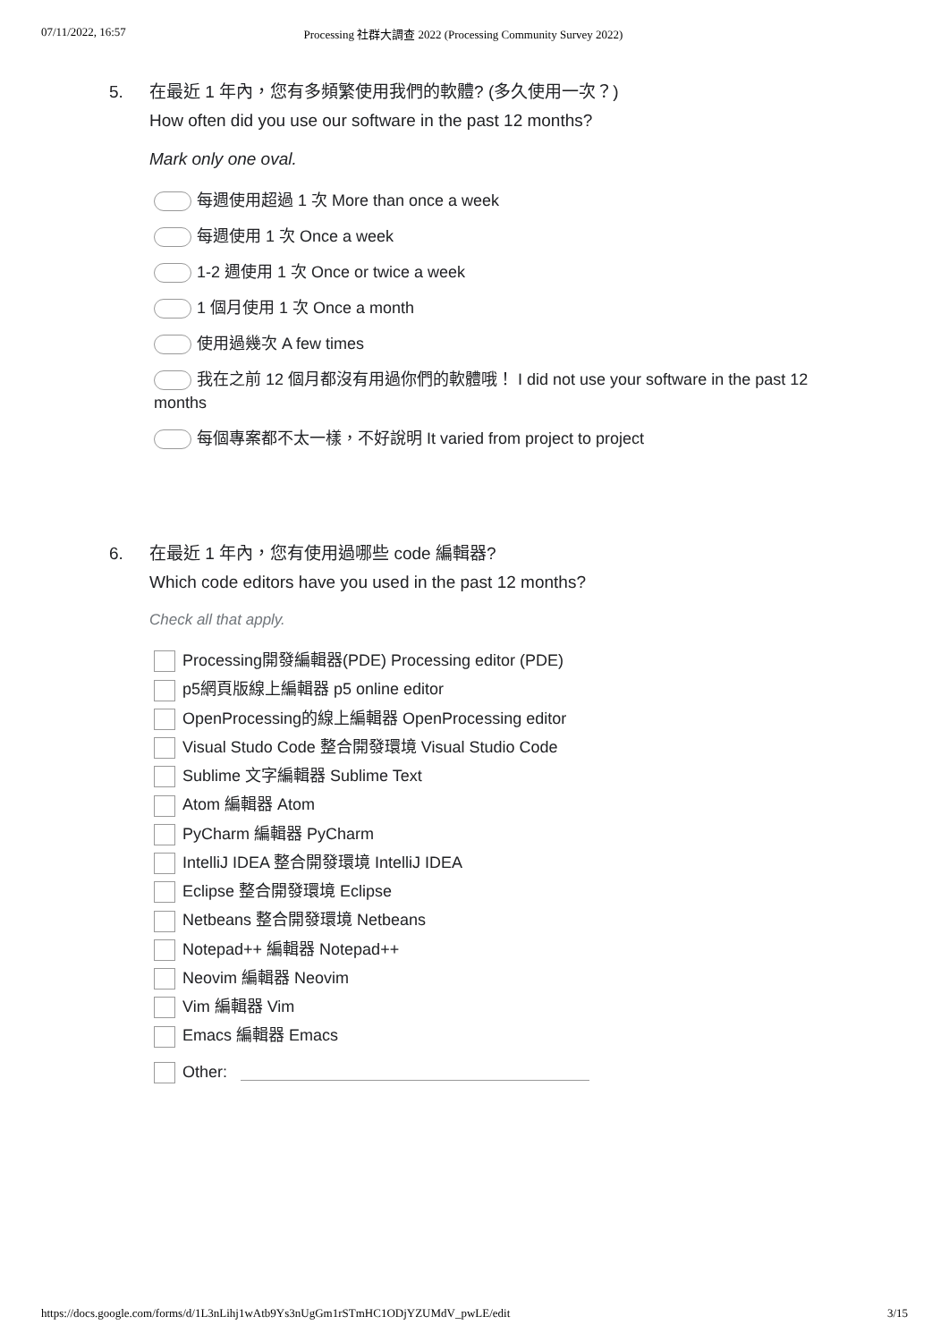07/11/2022, 16:57 Processing 社群大調查 2022 (Processing Community Survey 2022)
5. 在最近 1 年內，您有多頻繁使用我們的軟體? (多久使用一次？)
How often did you use our software in the past 12 months?
Mark only one oval.
每週使用超過 1 次 More than once a week
每週使用 1 次 Once a week
1-2 週使用 1 次 Once or twice a week
1 個月使用 1 次 Once a month
使用過幾次 A few times
我在之前 12 個月都沒有用過你們的軟體哦！ I did not use your software in the past 12 months
每個專案都不太一樣，不好說明 It varied from project to project
6. 在最近 1 年內，您有使用過哪些 code 編輯器?
Which code editors have you used in the past 12 months?
Check all that apply.
Processing開發編輯器(PDE) Processing editor (PDE)
p5網頁版線上編輯器 p5 online editor
OpenProcessing的線上編輯器 OpenProcessing editor
Visual Studo Code 整合開發環境 Visual Studio Code
Sublime 文字編輯器 Sublime Text
Atom 編輯器 Atom
PyCharm 編輯器 PyCharm
IntelliJ IDEA 整合開發環境 IntelliJ IDEA
Eclipse 整合開發環境 Eclipse
Netbeans 整合開發環境 Netbeans
Notepad++ 編輯器 Notepad++
Neovim 編輯器 Neovim
Vim 編輯器 Vim
Emacs 編輯器 Emacs
Other:
https://docs.google.com/forms/d/1L3nLihj1wAtb9Ys3nUgGm1rSTmHC1ODjYZUMdV_pwLE/edit 3/15